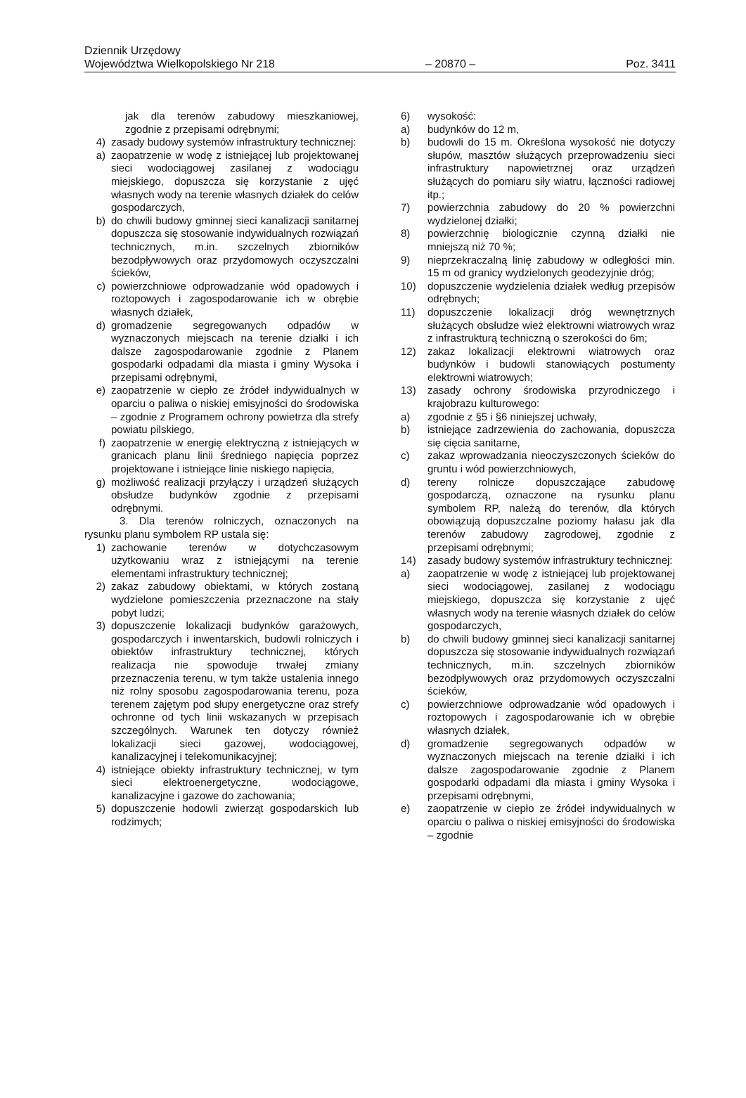Dziennik Urzędowy
Województwa Wielkopolskiego Nr 218 – 20870 – Poz. 3411
jak dla terenów zabudowy mieszkaniowej, zgodnie z przepisami odrębnymi;
4) zasady budowy systemów infrastruktury technicznej:
a) zaopatrzenie w wodę z istniejącej lub projektowanej sieci wodociągowej zasilanej z wodociągu miejskiego, dopuszcza się korzystanie z ujęć własnych wody na terenie własnych działek do celów gospodarczych,
b) do chwili budowy gminnej sieci kanalizacji sanitarnej dopuszcza się stosowanie indywidualnych rozwiązań technicznych, m.in. szczelnych zbiorników bezodpływowych oraz przydomowych oczyszczalni ścieków,
c) powierzchniowe odprowadzanie wód opadowych i roztopowych i zagospodarowanie ich w obrębie własnych działek,
d) gromadzenie segregowanych odpadów w wyznaczonych miejscach na terenie działki i ich dalsze zagospodarowanie zgodnie z Planem gospodarki odpadami dla miasta i gminy Wysoka i przepisami odrębnymi,
e) zaopatrzenie w ciepło ze źródeł indywidualnych w oparciu o paliwa o niskiej emisyjności do środowiska – zgodnie z Programem ochrony powietrza dla strefy powiatu pilskiego,
f) zaopatrzenie w energię elektryczną z istniejących w granicach planu linii średniego napięcia poprzez projektowane i istniejące linie niskiego napięcia,
g) możliwość realizacji przyłączy i urządzeń służących obsłudze budynków zgodnie z przepisami odrębnymi.
3. Dla terenów rolniczych, oznaczonych na rysunku planu symbolem RP ustala się:
1) zachowanie terenów w dotychczasowym użytkowaniu wraz z istniejącymi na terenie elementami infrastruktury technicznej;
2) zakaz zabudowy obiektami, w których zostaną wydzielone pomieszczenia przeznaczone na stały pobyt ludzi;
3) dopuszczenie lokalizacji budynków garażowych, gospodarczych i inwentarskich, budowli rolniczych i obiektów infrastruktury technicznej, których realizacja nie spowoduje trwałej zmiany przeznaczenia terenu, w tym także ustalenia innego niż rolny sposobu zagospodarowania terenu, poza terenem zajętym pod słupy energetyczne oraz strefy ochronne od tych linii wskazanych w przepisach szczególnych. Warunek ten dotyczy również lokalizacji sieci gazowej, wodociągowej, kanalizacyjnej i telekomunikacyjnej;
4) istniejące obiekty infrastruktury technicznej, w tym sieci elektroenergetyczne, wodociągowe, kanalizacyjne i gazowe do zachowania;
5) dopuszczenie hodowli zwierząt gospodarskich lub rodzimych;
6) wysokość:
a) budynków do 12 m,
b) budowli do 15 m. Określona wysokość nie dotyczy słupów, masztów służących przeprowadzeniu sieci infrastruktury napowietrznej oraz urządzeń służących do pomiaru siły wiatru, łączności radiowej itp.;
7) powierzchnia zabudowy do 20 % powierzchni wydzielonej działki;
8) powierzchnię biologicznie czynną działki nie mniejszą niż 70 %;
9) nieprzekraczalną linię zabudowy w odległości min. 15 m od granicy wydzielonych geodezyjnie dróg;
10) dopuszczenie wydzielenia działek według przepisów odrębnych;
11) dopuszczenie lokalizacji dróg wewnętrznych służących obsłudze wież elektrowni wiatrowych wraz z infrastrukturą techniczną o szerokości do 6m;
12) zakaz lokalizacji elektrowni wiatrowych oraz budynków i budowli stanowiących postumenty elektrowni wiatrowych;
13) zasady ochrony środowiska przyrodniczego i krajobrazu kulturowego:
a) zgodnie z §5 i §6 niniejszej uchwały,
b) istniejące zadrzewienia do zachowania, dopuszcza się cięcia sanitarne,
c) zakaz wprowadzania nieoczyszczonych ścieków do gruntu i wód powierzchniowych,
d) tereny rolnicze dopuszczające zabudowę gospodarczą, oznaczone na rysunku planu symbolem RP, należą do terenów, dla których obowiązują dopuszczalne poziomy hałasu jak dla terenów zabudowy zagrodowej, zgodnie z przepisami odrębnymi;
14) zasady budowy systemów infrastruktury technicznej:
a) zaopatrzenie w wodę z istniejącej lub projektowanej sieci wodociągowej, zasilanej z wodociągu miejskiego, dopuszcza się korzystanie z ujęć własnych wody na terenie własnych działek do celów gospodarczych,
b) do chwili budowy gminnej sieci kanalizacji sanitarnej dopuszcza się stosowanie indywidualnych rozwiązań technicznych, m.in. szczelnych zbiorników bezodpływowych oraz przydomowych oczyszczalni ścieków,
c) powierzchniowe odprowadzanie wód opadowych i roztopowych i zagospodarowanie ich w obrębie własnych działek,
d) gromadzenie segregowanych odpadów w wyznaczonych miejscach na terenie działki i ich dalsze zagospodarowanie zgodnie z Planem gospodarki odpadami dla miasta i gminy Wysoka i przepisami odrębnymi,
e) zaopatrzenie w ciepło ze źródeł indywidualnych w oparciu o paliwa o niskiej emisyjności do środowiska – zgodnie